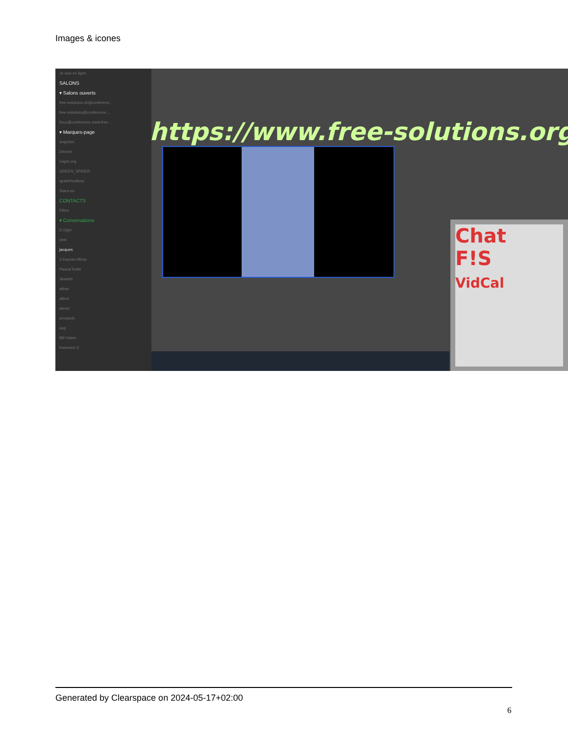Images & icones
Je suis en ligne
SALONS
▾ Salons ouverts
free-solutions.ch@conferenc...
free-solutions@conference....
linux@conference.www.free-...
▾ Marques-page
angrytux
Disroot
Gajim.org
GREEN_SPIDER
IgniteRealtime
Siacs.eu
CONTACTS
Filtrer
▾ Conversations
D Oger
dele
jacques
3 Kayvan Mirza
Pascal Kotte
Skarlett
alban
albert
alexis
armando
axg
Bill Gates
bramucci S
https://www.free-solutions.org/
Chat
F!S
VidCal
Generated by Clearspace on 2024-05-17+02:00
6